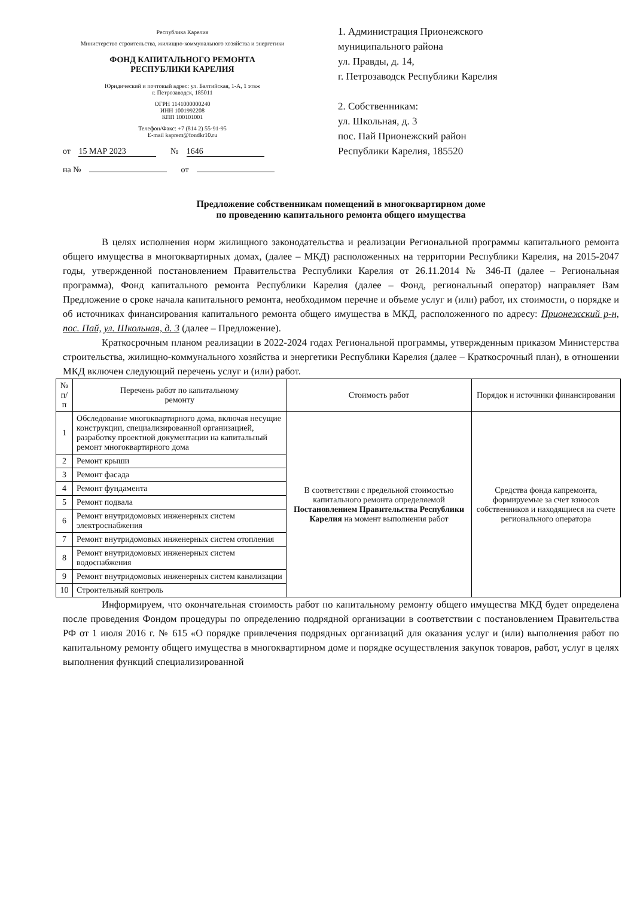Республика Карелия
Министерство строительства, жилищно-коммунального хозяйства и энергетики
ФОНД КАПИТАЛЬНОГО РЕМОНТА
РЕСПУБЛИКИ КАРЕЛИЯ
Юридический и почтовый адрес: ул. Балтийская, 1-А, 1 этаж
г. Петрозаводск, 185011
ОГРН 1141000000240
ИНН 1001992208
КПП 100101001
Телефон/Факс: +7 (814 2) 55-91-95
E-mail kaprem@fondkr10.ru
от 15 МАР 2023 № 1646
на № от
1. Администрация Прионежского
муниципального района
ул. Правды, д. 14,
г. Петрозаводск Республики Карелия
2. Собственникам:
ул. Школьная, д. 3
пос. Пай Прионежский район
Республики Карелия, 185520
Предложение собственникам помещений в многоквартирном доме
по проведению капитального ремонта общего имущества
В целях исполнения норм жилищного законодательства и реализации Региональной программы капитального ремонта общего имущества в многоквартирных домах, (далее – МКД) расположенных на территории Республики Карелия, на 2015-2047 годы, утвержденной постановлением Правительства Республики Карелия от 26.11.2014 № 346-П (далее – Региональная программа), Фонд капитального ремонта Республики Карелия (далее – Фонд, региональный оператор) направляет Вам Предложение о сроке начала капитального ремонта, необходимом перечне и объеме услуг и (или) работ, их стоимости, о порядке и об источниках финансирования капитального ремонта общего имущества в МКД, расположенного по адресу: Прионежский р-н, пос. Пай, ул. Школьная, д. 3 (далее – Предложение).
Краткосрочным планом реализации в 2022-2024 годах Региональной программы, утвержденным приказом Министерства строительства, жилищно-коммунального хозяйства и энергетики Республики Карелия (далее – Краткосрочный план), в отношении МКД включен следующий перечень услуг и (или) работ.
| № п/п | Перечень работ по капитальному ремонту | Стоимость работ | Порядок и источники финансирования |
| --- | --- | --- | --- |
| 1 | Обследование многоквартирного дома, включая несущие конструкции, специализированной организацией, разработку проектной документации на капитальный ремонт многоквартирного дома | В соответствии с предельной стоимостью капитального ремонта определяемой Постановлением Правительства Республики Карелия на момент выполнения работ | Средства фонда капремонта, формируемые за счет взносов собственников и находящиеся на счете регионального оператора |
| 2 | Ремонт крыши | | |
| 3 | Ремонт фасада | | |
| 4 | Ремонт фундамента | | |
| 5 | Ремонт подвала | | |
| 6 | Ремонт внутридомовых инженерных систем электроснабжения | | |
| 7 | Ремонт внутридомовых инженерных систем отопления | | |
| 8 | Ремонт внутридомовых инженерных систем водоснабжения | | |
| 9 | Ремонт внутридомовых инженерных систем канализации | | |
| 10 | Строительный контроль | | |
Информируем, что окончательная стоимость работ по капитальному ремонту общего имущества МКД будет определена после проведения Фондом процедуры по определению подрядной организации в соответствии с постановлением Правительства РФ от 1 июля 2016 г. № 615 «О порядке привлечения подрядных организаций для оказания услуг и (или) выполнения работ по капитальному ремонту общего имущества в многоквартирном доме и порядке осуществления закупок товаров, работ, услуг в целях выполнения функций специализированной